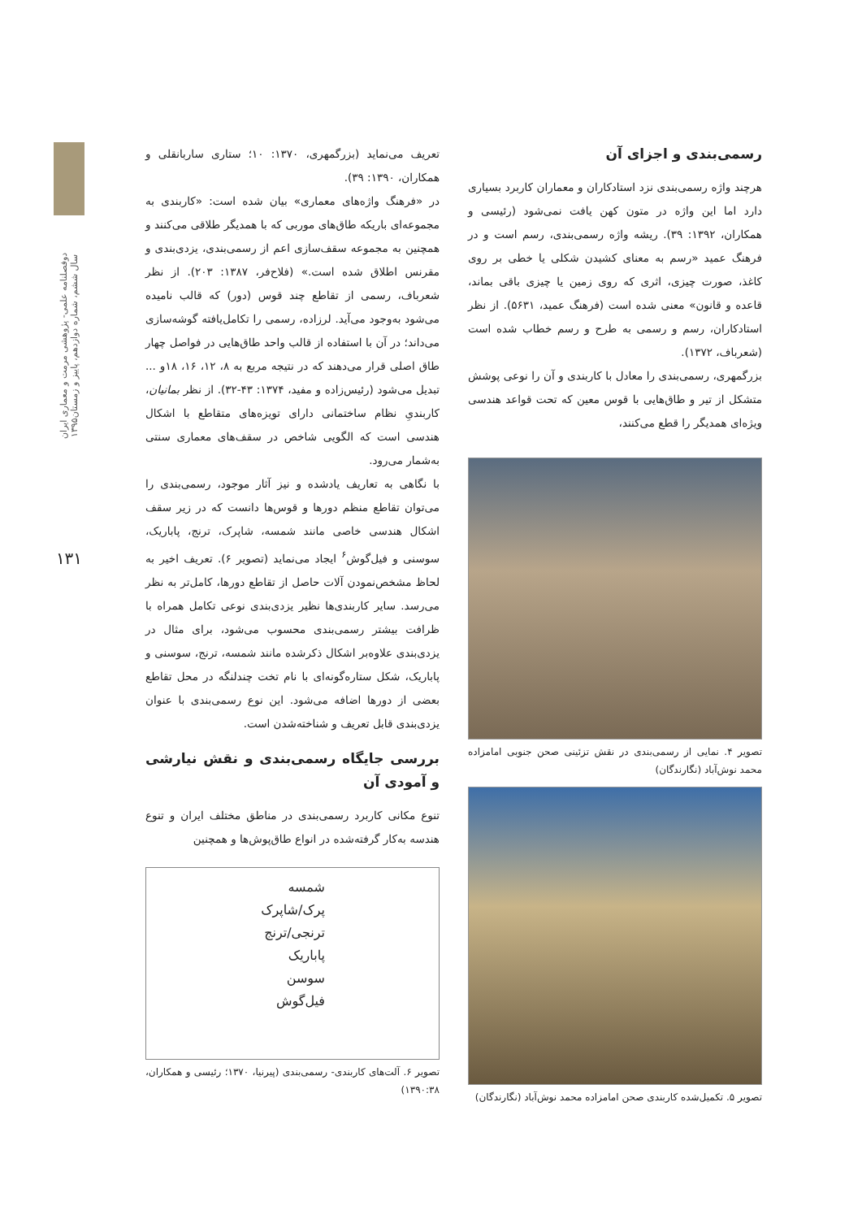دوفصلنامه علمی- پژوهشی مرمت و معماری ایران
سال ششم، شماره دوازدهم، پاییز و زمستان۱۳۹۵
۱۳۱
رسمی‌بندی و اجزای آن
هرچند واژه رسمی‌بندی نزد استادکاران و معماران کاربرد بسیاری دارد اما این واژه در متون کهن یافت نمی‌شود (رئیسی و همکاران، ۱۳۹۲: ۳۹). ریشه واژه رسمی‌بندی، رسم است و در فرهنگ عمید «رسم به معنای کشیدن شکلی یا خطی بر روی کاغذ، صورت چیزی، اثری که روی زمین یا چیزی باقی بماند، قاعده و قانون» معنی شده است (فرهنگ عمید، ۵۶۳۱). از نظر استادکاران، رسم و رسمی به طرح و رسم خطاب شده است (شعرباف، ۱۳۷۲).
بزرگمهری، رسمی‌بندی را معادل با کاربندی و آن را نوعی پوشش متشکل از تیر و طاق‌هایی با قوس معین که تحت قواعد هندسی ویژه‌ای همدیگر را قطع می‌کنند،
تصویر ۴. نمایی از رسمی‌بندی در نقش تزئینی صحن جنوبی امامزاده محمد نوش‌آباد (نگارندگان)
تصویر ۵. تکمیل‌شده کاربندی صحن امامزاده محمد نوش‌آباد (نگارندگان)
تعریف می‌نماید (بزرگمهری، ۱۳۷۰: ۱۰؛ ستاری ساربانقلی و همکاران، ۱۳۹۰: ۳۹).
در «فرهنگ واژه‌های معماری» بیان شده است: «کاربندی به مجموعه‌ای باریکه طاق‌های موربی که با همدیگر طلاقی می‌کنند و همچنین به مجموعه سقف‌سازی اعم از رسمی‌بندی، یزدی‌بندی و مقرنس اطلاق شده است.» (فلاح‌فر، ۱۳۸۷: ۲۰۳). از نظر شعرباف، رسمی از تقاطع چند قوس (دور) که قالب نامیده می‌شود به‌وجود می‌آید. لرزاده، رسمی را تکامل‌یافته گوشه‌سازی می‌داند؛ در آن با استفاده از قالب واحد طاق‌هایی در فواصل چهار طاق اصلی قرار می‌دهند که در نتیجه مربع به ۸، ۱۲، ۱۶، ۱۸و ... تبدیل می‌شود (رئیس‌زاده و مفید، ۱۳۷۴: ۴۳-۳۲). از نظر بمانیان، کاربندیِ نظام ساختمانی دارای تویزه‌های متقاطع با اشکال هندسی است که الگویی شاخص در سقف‌های معماری سنتی به‌شمار می‌رود.
با نگاهی به تعاریف یادشده و نیز آثار موجود، رسمی‌بندی را می‌توان تقاطع منظم دورها و قوس‌ها دانست که در زیر سقف اشکال هندسی خاصی مانند شمسه، شاپرک، ترنج، پاباریک، سوسنی و فیل‌گوش<sup>۶</sup> ایجاد می‌نماید (تصویر ۶). تعریف اخیر به لحاظ مشخص‌نمودن آلات حاصل از تقاطع دورها، کامل‌تر به نظر می‌رسد. سایر کاربندی‌ها نظیر یزدی‌بندی نوعی تکامل همراه با ظرافت بیشتر رسمی‌بندی محسوب می‌شود، برای مثال در یزدی‌بندی علاوه‌بر اشکال ذکرشده مانند شمسه، ترنج، سوسنی و پاباریک، شکل ستاره‌گونه‌ای با نام تخت چندلنگه در محل تقاطع بعضی از دورها اضافه می‌شود. این نوع رسمی‌بندی با عنوان یزدی‌بندی قابل تعریف و شناخته‌شدن است.
بررسی جایگاه رسمی‌بندی و نقش نیارشی و آمودی آن
تنوع مکانی کاربرد رسمی‌بندی در مناطق مختلف ایران و تنوع هندسه به‌کار گرفته‌شده در انواع طاق‌پوش‌ها و همچنین
شمسه
پرک/شاپرک
ترنجی/ترنج
پاباریک
سوسن
فیل‌گوش
تصویر ۶. آلت‌های کاربندی- رسمی‌بندی (پیرنیا، ۱۳۷۰؛ رئیسی و همکاران، ۱۳۹۰:۳۸)